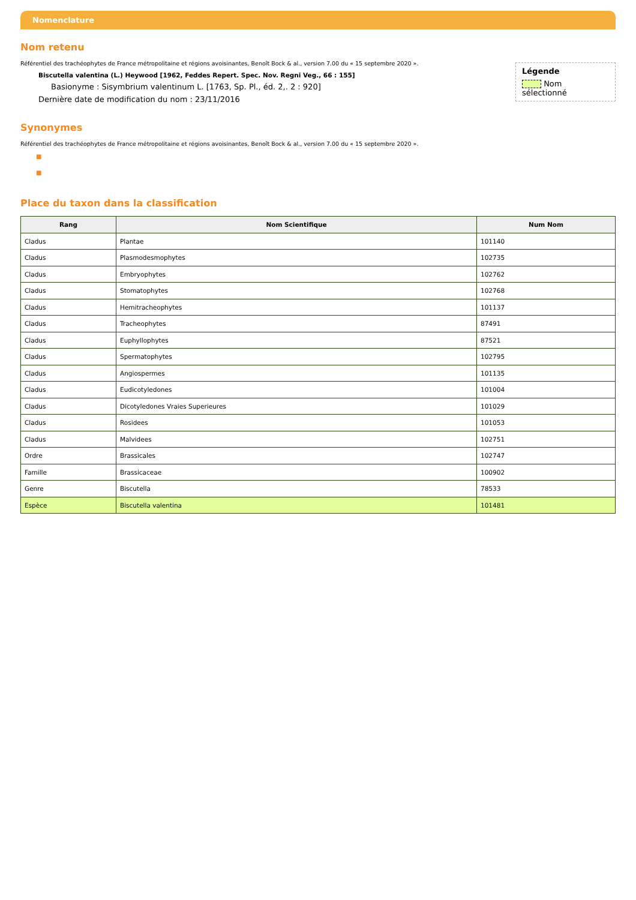Nomenclature
Nom retenu
Légende
Nom sélectionné
Référentiel des trachéophytes de France métropolitaine et régions avoisinantes, Benoît Bock & al., version 7.00 du « 15 septembre 2020 ».
Biscutella valentina (L.) Heywood [1962, Feddes Repert. Spec. Nov. Regni Veg., 66 : 155]
Basionyme : Sisymbrium valentinum L. [1763, Sp. Pl., éd. 2,. 2 : 920]
Dernière date de modification du nom : 23/11/2016
Synonymes
Référentiel des trachéophytes de France métropolitaine et régions avoisinantes, Benoît Bock & al., version 7.00 du « 15 septembre 2020 ».
■
■
Place du taxon dans la classification
| Rang | Nom Scientifique | Num Nom |
| --- | --- | --- |
| Cladus | Plantae | 101140 |
| Cladus | Plasmodesmophytes | 102735 |
| Cladus | Embryophytes | 102762 |
| Cladus | Stomatophytes | 102768 |
| Cladus | Hemitracheophytes | 101137 |
| Cladus | Tracheophytes | 87491 |
| Cladus | Euphyllophytes | 87521 |
| Cladus | Spermatophytes | 102795 |
| Cladus | Angiospermes | 101135 |
| Cladus | Eudicotyledones | 101004 |
| Cladus | Dicotyledones Vraies Superieures | 101029 |
| Cladus | Rosidees | 101053 |
| Cladus | Malvidees | 102751 |
| Ordre | Brassicales | 102747 |
| Famille | Brassicaceae | 100902 |
| Genre | Biscutella | 78533 |
| Espèce | Biscutella valentina | 101481 |